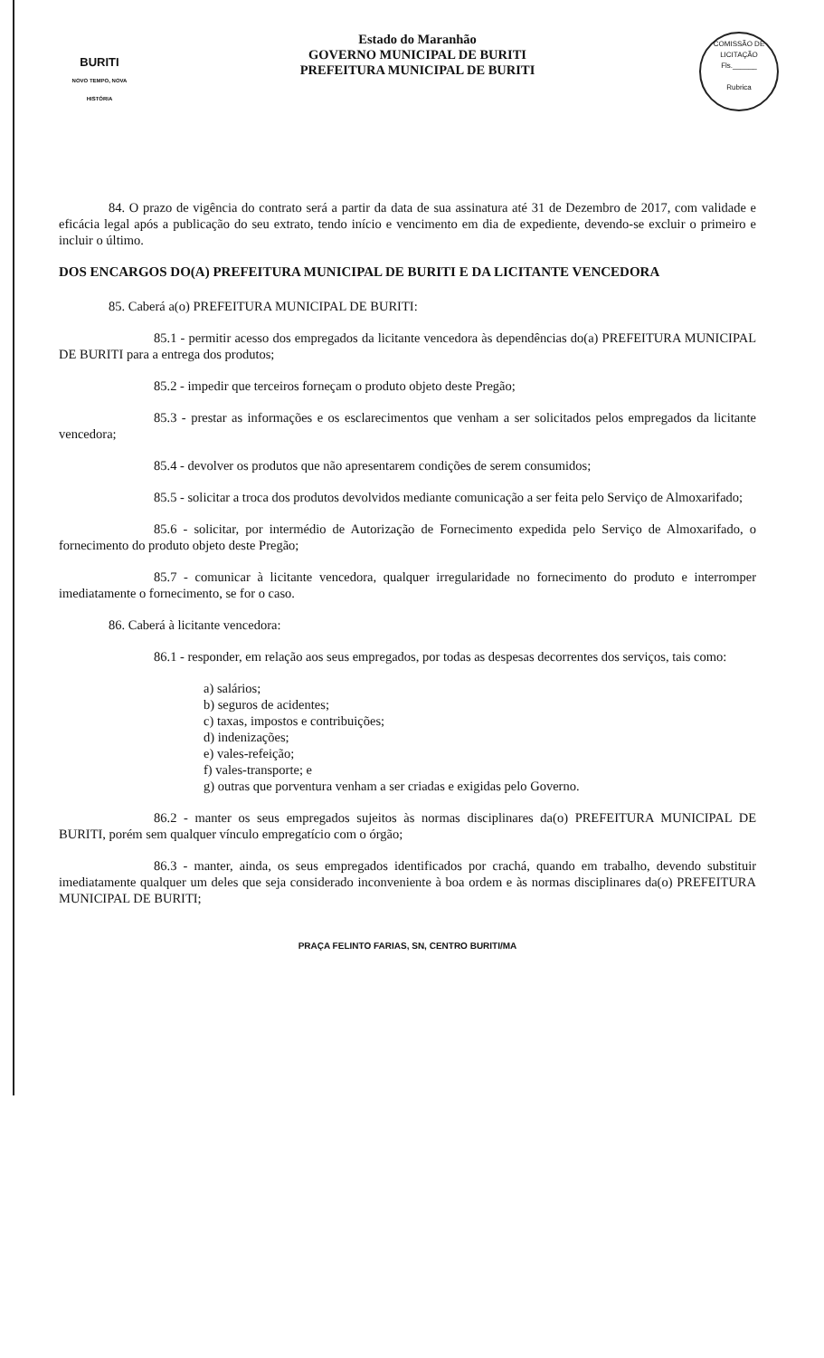BURITI
NOVO TEMPO, NOVA HISTÓRIA
Estado do Maranhão
GOVERNO MUNICIPAL DE BURITI
PREFEITURA MUNICIPAL DE BURITI
COMISSÃO DE LICITAÇÃO
Fls.______
Rubrica
84. O prazo de vigência do contrato será a partir da data de sua assinatura até 31 de Dezembro de 2017, com validade e eficácia legal após a publicação do seu extrato, tendo início e vencimento em dia de expediente, devendo-se excluir o primeiro e incluir o último.
DOS ENCARGOS DO(A) PREFEITURA MUNICIPAL DE BURITI E DA LICITANTE VENCEDORA
85. Caberá a(o) PREFEITURA MUNICIPAL DE BURITI:
85.1 - permitir acesso dos empregados da licitante vencedora às dependências do(a) PREFEITURA MUNICIPAL DE BURITI para a entrega dos produtos;
85.2 - impedir que terceiros forneçam o produto objeto deste Pregão;
85.3 - prestar as informações e os esclarecimentos que venham a ser solicitados pelos empregados da licitante vencedora;
85.4 - devolver os produtos que não apresentarem condições de serem consumidos;
85.5 - solicitar a troca dos produtos devolvidos mediante comunicação a ser feita pelo Serviço de Almoxarifado;
85.6 - solicitar, por intermédio de Autorização de Fornecimento expedida pelo Serviço de Almoxarifado, o fornecimento do produto objeto deste Pregão;
85.7 - comunicar à licitante vencedora, qualquer irregularidade no fornecimento do produto e interromper imediatamente o fornecimento, se for o caso.
86. Caberá à licitante vencedora:
86.1 - responder, em relação aos seus empregados, por todas as despesas decorrentes dos serviços, tais como:
a) salários;
b) seguros de acidentes;
c) taxas, impostos e contribuições;
d) indenizações;
e) vales-refeição;
f) vales-transporte; e
g) outras que porventura venham a ser criadas e exigidas pelo Governo.
86.2 - manter os seus empregados sujeitos às normas disciplinares da(o) PREFEITURA MUNICIPAL DE BURITI, porém sem qualquer vínculo empregatício com o órgão;
86.3 - manter, ainda, os seus empregados identificados por crachá, quando em trabalho, devendo substituir imediatamente qualquer um deles que seja considerado inconveniente à boa ordem e às normas disciplinares da(o) PREFEITURA MUNICIPAL DE BURITI;
PRAÇA FELINTO FARIAS, SN, CENTRO BURITI/MA